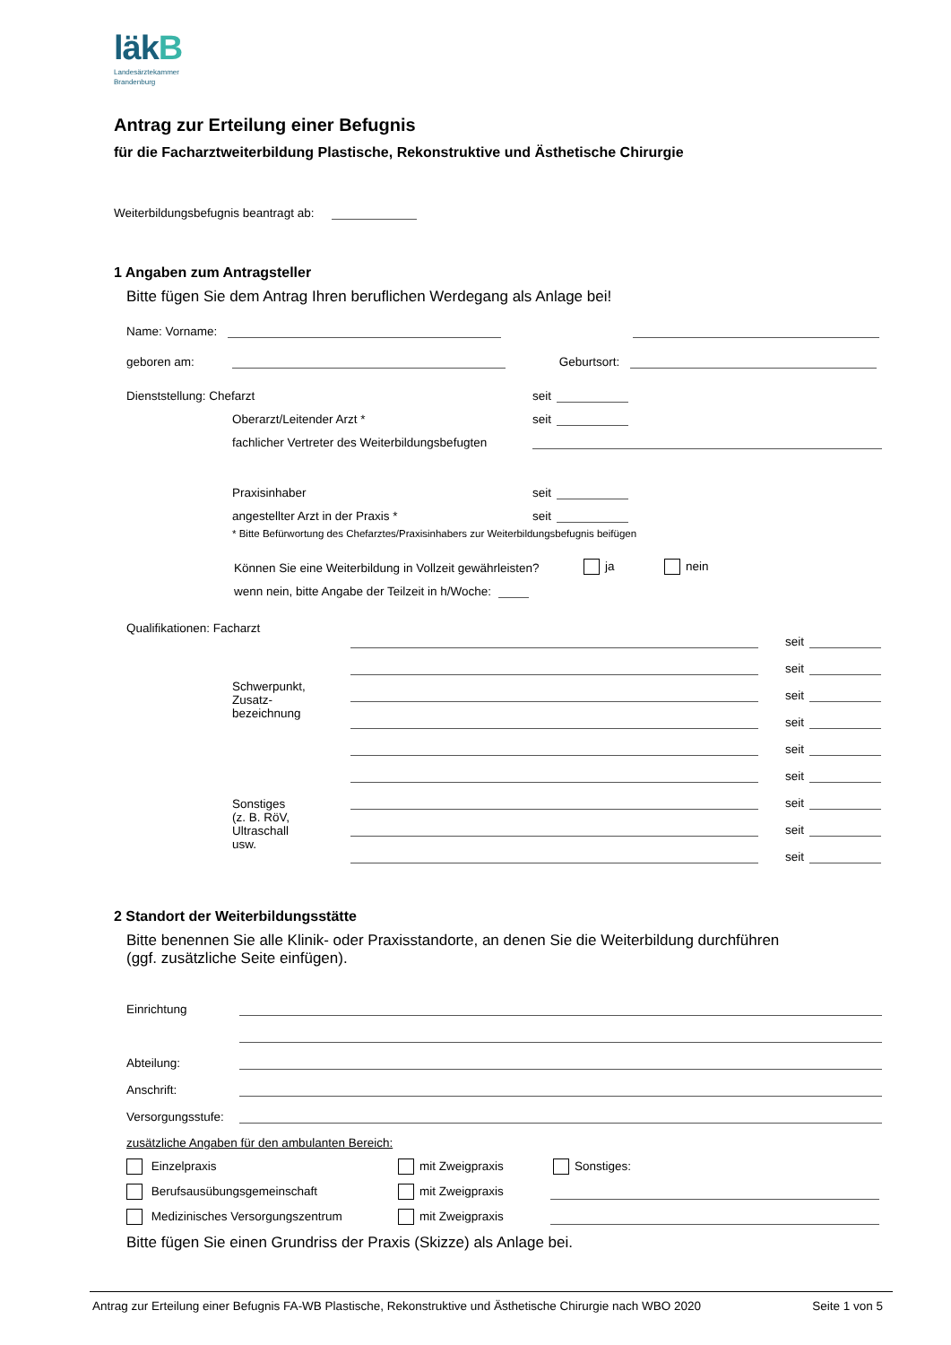läkB
Landesärztekammer
Brandenburg
Antrag zur Erteilung einer Befugnis
für die Facharztweiterbildung Plastische, Rekonstruktive und Ästhetische Chirurgie
Weiterbildungsbefugnis beantragt ab:
1 Angaben zum Antragsteller
Bitte fügen Sie dem Antrag Ihren beruflichen Werdegang als Anlage bei!
Name: Vorname:
geboren am:
Geburtsort:
Dienststellung: Chefarzt seit
Oberarzt/Leitender Arzt * seit
fachlicher Vertreter des Weiterbildungsbefugten
Praxisinhaber seit
angestellter Arzt in der Praxis * seit
* Bitte Befürwortung des Chefarztes/Praxisinhabers zur Weiterbildungsbefugnis beifügen
Können Sie eine Weiterbildung in Vollzeit gewährleisten? ja nein
wenn nein, bitte Angabe der Teilzeit in h/Woche:
Qualifikationen: Facharzt
Schwerpunkt,
Zusatz-
bezeichnung
Sonstiges
(z. B. RöV,
Ultraschall
usw.
seit
seit
seit
seit
seit
seit
seit
seit
seit
2 Standort der Weiterbildungsstätte
Bitte benennen Sie alle Klinik- oder Praxisstandorte, an denen Sie die Weiterbildung durchführen
(ggf. zusätzliche Seite einfügen).
Einrichtung
Abteilung:
Anschrift:
Versorgungsstufe:
zusätzliche Angaben für den ambulanten Bereich:
Einzelpraxis mit Zweigpraxis Sonstiges:
Berufsausübungsgemeinschaft mit Zweigpraxis
Medizinisches Versorgungszentrum mit Zweigpraxis
Bitte fügen Sie einen Grundriss der Praxis (Skizze) als Anlage bei.
Antrag zur Erteilung einer Befugnis FA-WB Plastische, Rekonstruktive und Ästhetische Chirurgie nach WBO 2020 Seite 1 von 5